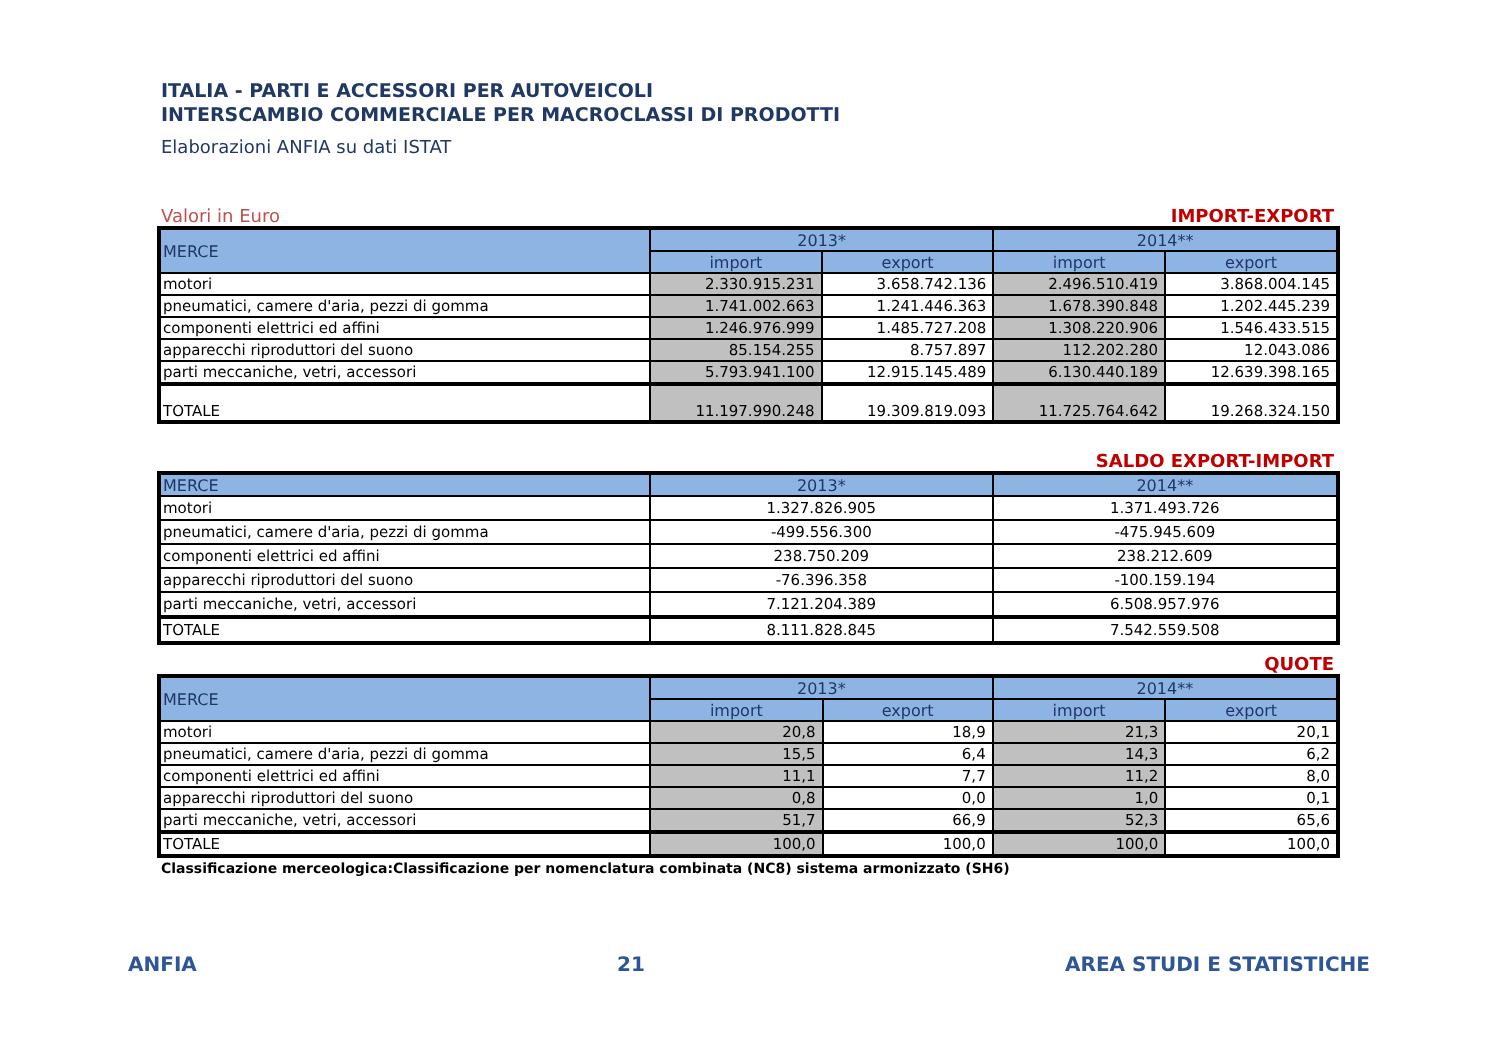ITALIA - PARTI E ACCESSORI PER AUTOVEICOLI
INTERSCAMBIO COMMERCIALE PER MACROCLASSI DI PRODOTTI
Elaborazioni ANFIA su dati ISTAT
Valori in Euro IMPORT-EXPORT
| MERCE | 2013* | | 2014** | |
| --- | --- | --- | --- | --- |
| | import | export | import | export |
| motori | 2.330.915.231 | 3.658.742.136 | 2.496.510.419 | 3.868.004.145 |
| pneumatici, camere d'aria, pezzi di gomma | 1.741.002.663 | 1.241.446.363 | 1.678.390.848 | 1.202.445.239 |
| componenti elettrici ed affini | 1.246.976.999 | 1.485.727.208 | 1.308.220.906 | 1.546.433.515 |
| apparecchi riproduttori del suono | 85.154.255 | 8.757.897 | 112.202.280 | 12.043.086 |
| parti meccaniche, vetri, accessori | 5.793.941.100 | 12.915.145.489 | 6.130.440.189 | 12.639.398.165 |
| TOTALE | 11.197.990.248 | 19.309.819.093 | 11.725.764.642 | 19.268.324.150 |
SALDO EXPORT-IMPORT
| MERCE | 2013* | 2014** |
| --- | --- | --- |
| motori | 1.327.826.905 | 1.371.493.726 |
| pneumatici, camere d'aria, pezzi di gomma | -499.556.300 | -475.945.609 |
| componenti elettrici ed affini | 238.750.209 | 238.212.609 |
| apparecchi riproduttori del suono | -76.396.358 | -100.159.194 |
| parti meccaniche, vetri, accessori | 7.121.204.389 | 6.508.957.976 |
| TOTALE | 8.111.828.845 | 7.542.559.508 |
QUOTE
| MERCE | 2013* | | 2014** | |
| --- | --- | --- | --- | --- |
| | import | export | import | export |
| motori | 20,8 | 18,9 | 21,3 | 20,1 |
| pneumatici, camere d'aria, pezzi di gomma | 15,5 | 6,4 | 14,3 | 6,2 |
| componenti elettrici ed affini | 11,1 | 7,7 | 11,2 | 8,0 |
| apparecchi riproduttori del suono | 0,8 | 0,0 | 1,0 | 0,1 |
| parti meccaniche, vetri, accessori | 51,7 | 66,9 | 52,3 | 65,6 |
| TOTALE | 100,0 | 100,0 | 100,0 | 100,0 |
Classificazione merceologica:Classificazione per nomenclatura combinata (NC8) sistema armonizzato (SH6)
ANFIA 21 AREA STUDI E STATISTICHE